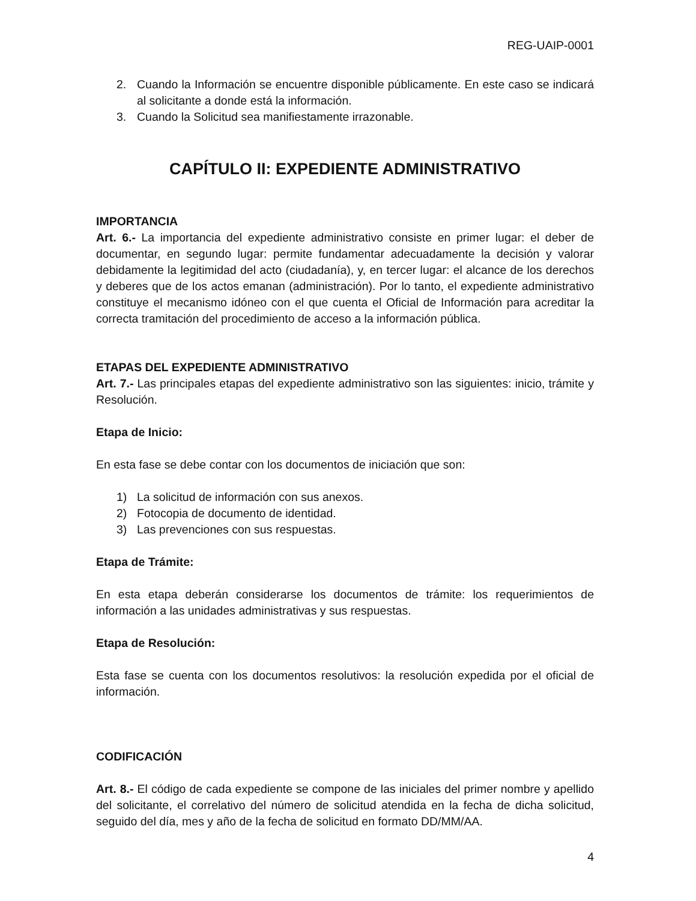REG-UAIP-0001
2. Cuando la Información se encuentre disponible públicamente. En este caso se indicará al solicitante a donde está la información.
3. Cuando la Solicitud sea manifiestamente irrazonable.
CAPÍTULO II: EXPEDIENTE ADMINISTRATIVO
IMPORTANCIA
Art. 6.- La importancia del expediente administrativo consiste en primer lugar: el deber de documentar, en segundo lugar: permite fundamentar adecuadamente la decisión y valorar debidamente la legitimidad del acto (ciudadanía), y, en tercer lugar: el alcance de los derechos y deberes que de los actos emanan (administración). Por lo tanto, el expediente administrativo constituye el mecanismo idóneo con el que cuenta el Oficial de Información para acreditar la correcta tramitación del procedimiento de acceso a la información pública.
ETAPAS DEL EXPEDIENTE ADMINISTRATIVO
Art. 7.- Las principales etapas del expediente administrativo son las siguientes: inicio, trámite y Resolución.
Etapa de Inicio:
En esta fase se debe contar con los documentos de iniciación que son:
1) La solicitud de información con sus anexos.
2) Fotocopia de documento de identidad.
3) Las prevenciones con sus respuestas.
Etapa de Trámite:
En esta etapa deberán considerarse los documentos de trámite: los requerimientos de información a las unidades administrativas y sus respuestas.
Etapa de Resolución:
Esta fase se cuenta con los documentos resolutivos: la resolución expedida por el oficial de información.
CODIFICACIÓN
Art. 8.- El código de cada expediente se compone de las iniciales del primer nombre y apellido del solicitante, el correlativo del número de solicitud atendida en la fecha de dicha solicitud, seguido del día, mes y año de la fecha de solicitud en formato DD/MM/AA.
4